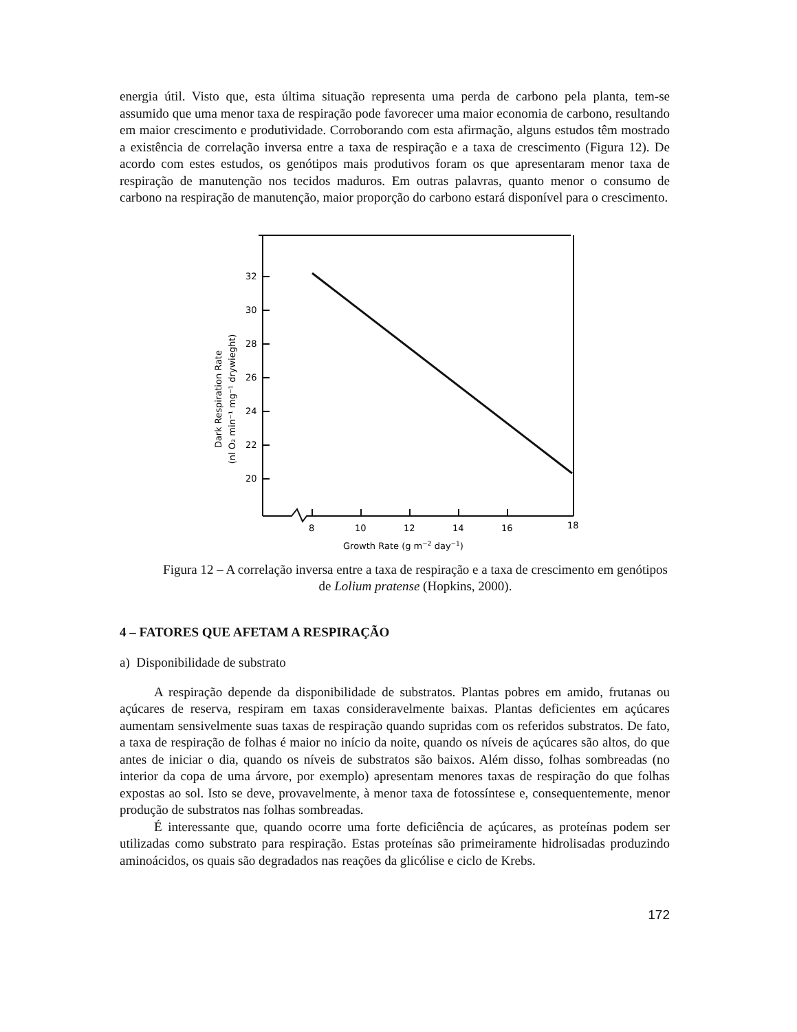energia útil. Visto que, esta última situação representa uma perda de carbono pela planta, tem-se assumido que uma menor taxa de respiração pode favorecer uma maior economia de carbono, resultando em maior crescimento e produtividade. Corroborando com esta afirmação, alguns estudos têm mostrado a existência de correlação inversa entre a taxa de respiração e a taxa de crescimento (Figura 12). De acordo com estes estudos, os genótipos mais produtivos foram os que apresentaram menor taxa de respiração de manutenção nos tecidos maduros. Em outras palavras, quanto menor o consumo de carbono na respiração de manutenção, maior proporção do carbono estará disponível para o crescimento.
32
30
28
26
24
22
20
8
10
12
14
16
18
Growth Rate (g m−2 day−1)
Dark Respiration Rate
(nl O₂ min⁻¹ mg⁻¹ drywieght)
Figura 12 – A correlação inversa entre a taxa de respiração e a taxa de crescimento em genótipos de Lolium pratense (Hopkins, 2000).
4 – FATORES QUE AFETAM A RESPIRAÇÃO
a) Disponibilidade de substrato
A respiração depende da disponibilidade de substratos. Plantas pobres em amido, frutanas ou açúcares de reserva, respiram em taxas consideravelmente baixas. Plantas deficientes em açúcares aumentam sensivelmente suas taxas de respiração quando supridas com os referidos substratos. De fato, a taxa de respiração de folhas é maior no início da noite, quando os níveis de açúcares são altos, do que antes de iniciar o dia, quando os níveis de substratos são baixos. Além disso, folhas sombreadas (no interior da copa de uma árvore, por exemplo) apresentam menores taxas de respiração do que folhas expostas ao sol. Isto se deve, provavelmente, à menor taxa de fotossíntese e, consequentemente, menor produção de substratos nas folhas sombreadas.
É interessante que, quando ocorre uma forte deficiência de açúcares, as proteínas podem ser utilizadas como substrato para respiração. Estas proteínas são primeiramente hidrolisadas produzindo aminoácidos, os quais são degradados nas reações da glicólise e ciclo de Krebs.
172